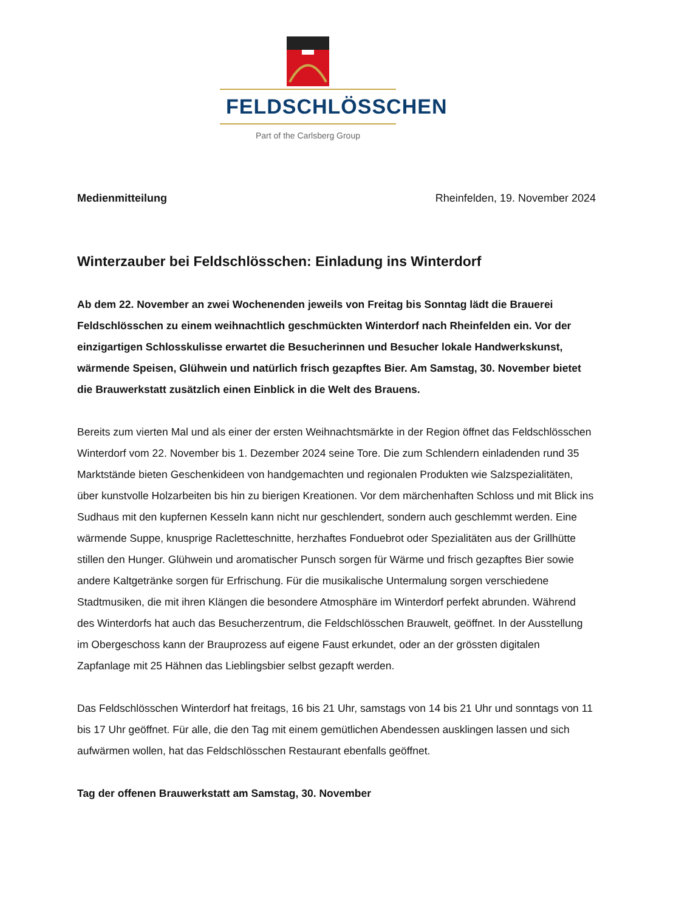FELDSCHLÖSSCHEN
Part of the Carlsberg Group
Medienmitteilung Rheinfelden, 19. November 2024
Winterzauber bei Feldschlösschen: Einladung ins Winterdorf
Ab dem 22. November an zwei Wochenenden jeweils von Freitag bis Sonntag lädt die Brauerei Feldschlösschen zu einem weihnachtlich geschmückten Winterdorf nach Rheinfelden ein. Vor der einzigartigen Schlosskulisse erwartet die Besucherinnen und Besucher lokale Handwerkskunst, wärmende Speisen, Glühwein und natürlich frisch gezapftes Bier. Am Samstag, 30. November bietet die Brauwerkstatt zusätzlich einen Einblick in die Welt des Brauens.
Bereits zum vierten Mal und als einer der ersten Weihnachtsmärkte in der Region öffnet das Feldschlösschen Winterdorf vom 22. November bis 1. Dezember 2024 seine Tore. Die zum Schlendern einladenden rund 35 Marktstände bieten Geschenkideen von handgemachten und regionalen Produkten wie Salzspezialitäten, über kunstvolle Holzarbeiten bis hin zu bierigen Kreationen. Vor dem märchenhaften Schloss und mit Blick ins Sudhaus mit den kupfernen Kesseln kann nicht nur geschlendert, sondern auch geschlemmt werden. Eine wärmende Suppe, knusprige Racletteschnitte, herzhaftes Fonduebrot oder Spezialitäten aus der Grillhütte stillen den Hunger. Glühwein und aromatischer Punsch sorgen für Wärme und frisch gezapftes Bier sowie andere Kaltgetränke sorgen für Erfrischung. Für die musikalische Untermalung sorgen verschiedene Stadtmusiken, die mit ihren Klängen die besondere Atmosphäre im Winterdorf perfekt abrunden. Während des Winterdorfs hat auch das Besucherzentrum, die Feldschlösschen Brauwelt, geöffnet. In der Ausstellung im Obergeschoss kann der Brauprozess auf eigene Faust erkundet, oder an der grössten digitalen Zapfanlage mit 25 Hähnen das Lieblingsbier selbst gezapft werden.
Das Feldschlösschen Winterdorf hat freitags, 16 bis 21 Uhr, samstags von 14 bis 21 Uhr und sonntags von 11 bis 17 Uhr geöffnet. Für alle, die den Tag mit einem gemütlichen Abendessen ausklingen lassen und sich aufwärmen wollen, hat das Feldschlösschen Restaurant ebenfalls geöffnet.
Tag der offenen Brauwerkstatt am Samstag, 30. November